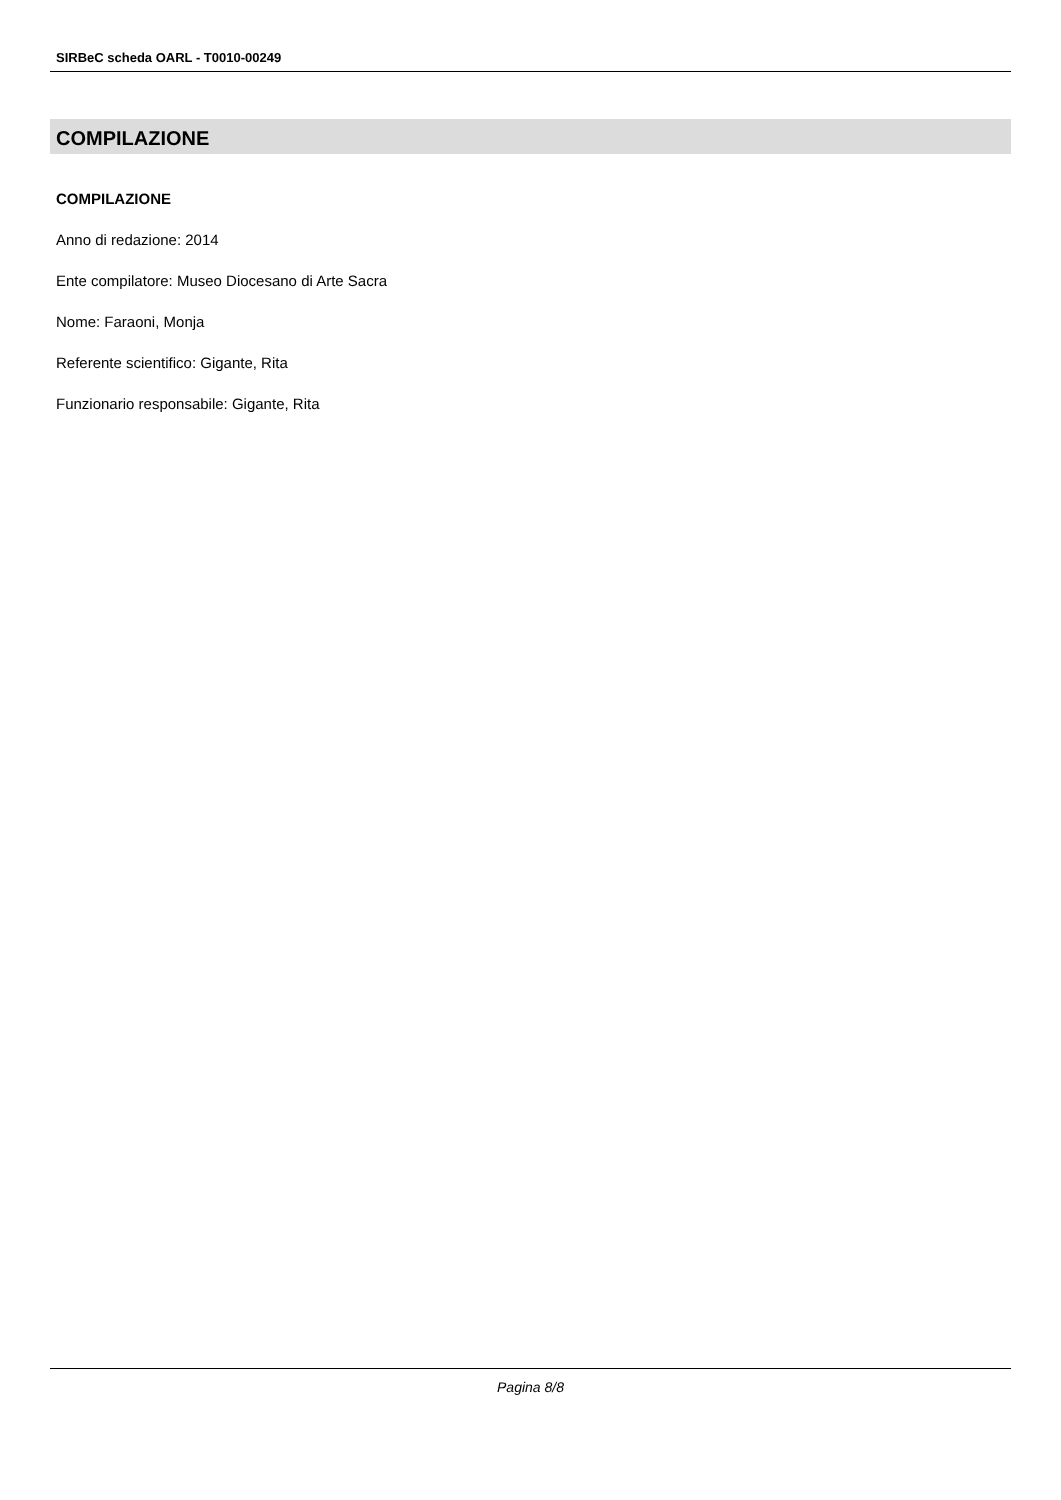SIRBeC scheda OARL - T0010-00249
COMPILAZIONE
COMPILAZIONE
Anno di redazione: 2014
Ente compilatore: Museo Diocesano di Arte Sacra
Nome: Faraoni, Monja
Referente scientifico: Gigante, Rita
Funzionario responsabile: Gigante, Rita
Pagina 8/8